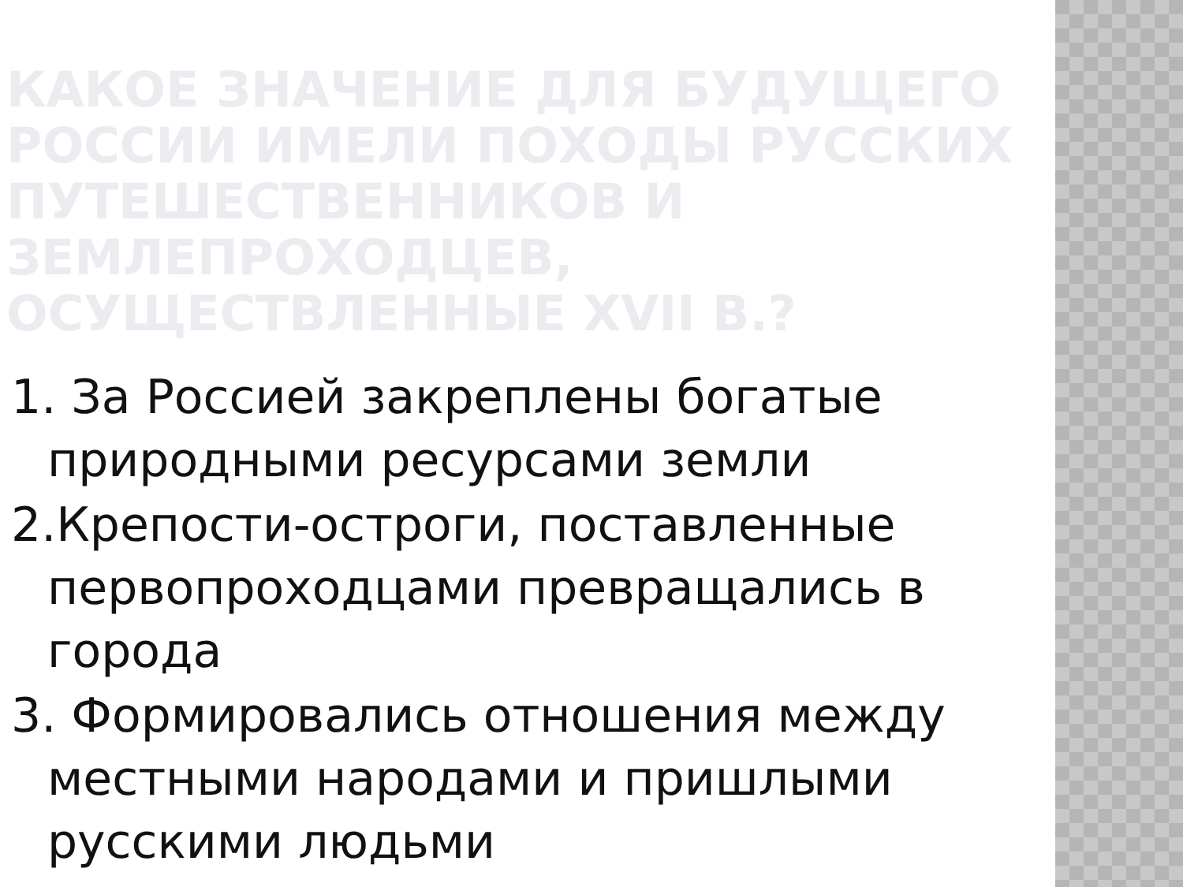КАКОЕ ЗНАЧЕНИЕ ДЛЯ БУДУЩЕГО РОССИИ ИМЕЛИ ПОХОДЫ РУССКИХ ПУТЕШЕСТВЕННИКОВ И ЗЕМЛЕПРОХОДЦЕВ, ОСУЩЕСТВЛЕННЫЕ XVII В.?
1. За Россией закреплены богатые природными ресурсами земли
2.Крепости-остроги, поставленные первопроходцами превращались в города
3. Формировались отношения между местными народами и пришлыми русскими людьми